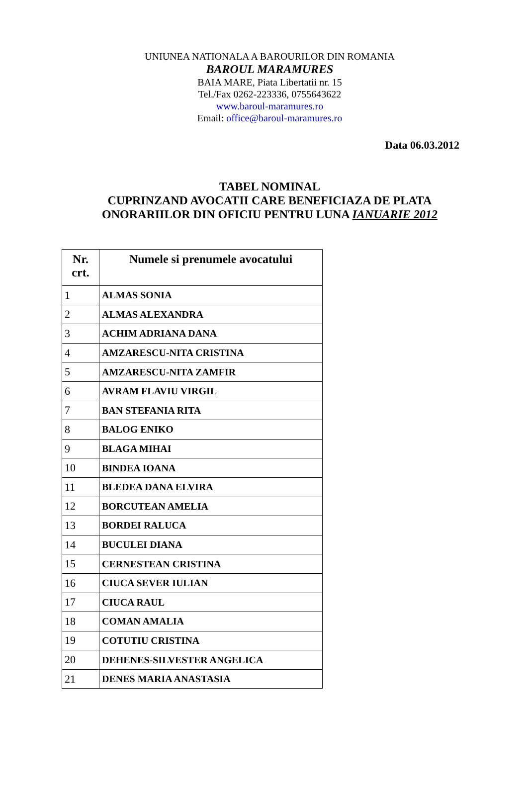UNIUNEA NATIONALA A BAROURILOR DIN ROMANIA
BAROUL MARAMURES
BAIA MARE, Piata Libertatii nr. 15
Tel./Fax 0262-223336, 0755643622
www.baroul-maramures.ro
Email: office@baroul-maramures.ro
Data 06.03.2012
TABEL NOMINAL
CUPRINZAND AVOCATII CARE BENEFICIAZA DE PLATA
ONORARIILOR DIN OFICIU PENTRU LUNA IANUARIE 2012
| Nr. crt. | Numele si prenumele avocatului |
| --- | --- |
| 1 | ALMAS SONIA |
| 2 | ALMAS ALEXANDRA |
| 3 | ACHIM ADRIANA DANA |
| 4 | AMZARESCU-NITA CRISTINA |
| 5 | AMZARESCU-NITA ZAMFIR |
| 6 | AVRAM FLAVIU VIRGIL |
| 7 | BAN STEFANIA RITA |
| 8 | BALOG ENIKO |
| 9 | BLAGA MIHAI |
| 10 | BINDEA IOANA |
| 11 | BLEDEA DANA ELVIRA |
| 12 | BORCUTEAN AMELIA |
| 13 | BORDEI RALUCA |
| 14 | BUCULEI DIANA |
| 15 | CERNESTEAN CRISTINA |
| 16 | CIUCA SEVER IULIAN |
| 17 | CIUCA RAUL |
| 18 | COMAN AMALIA |
| 19 | COTUTIU CRISTINA |
| 20 | DEHENES-SILVESTER ANGELICA |
| 21 | DENES MARIA ANASTASIA |